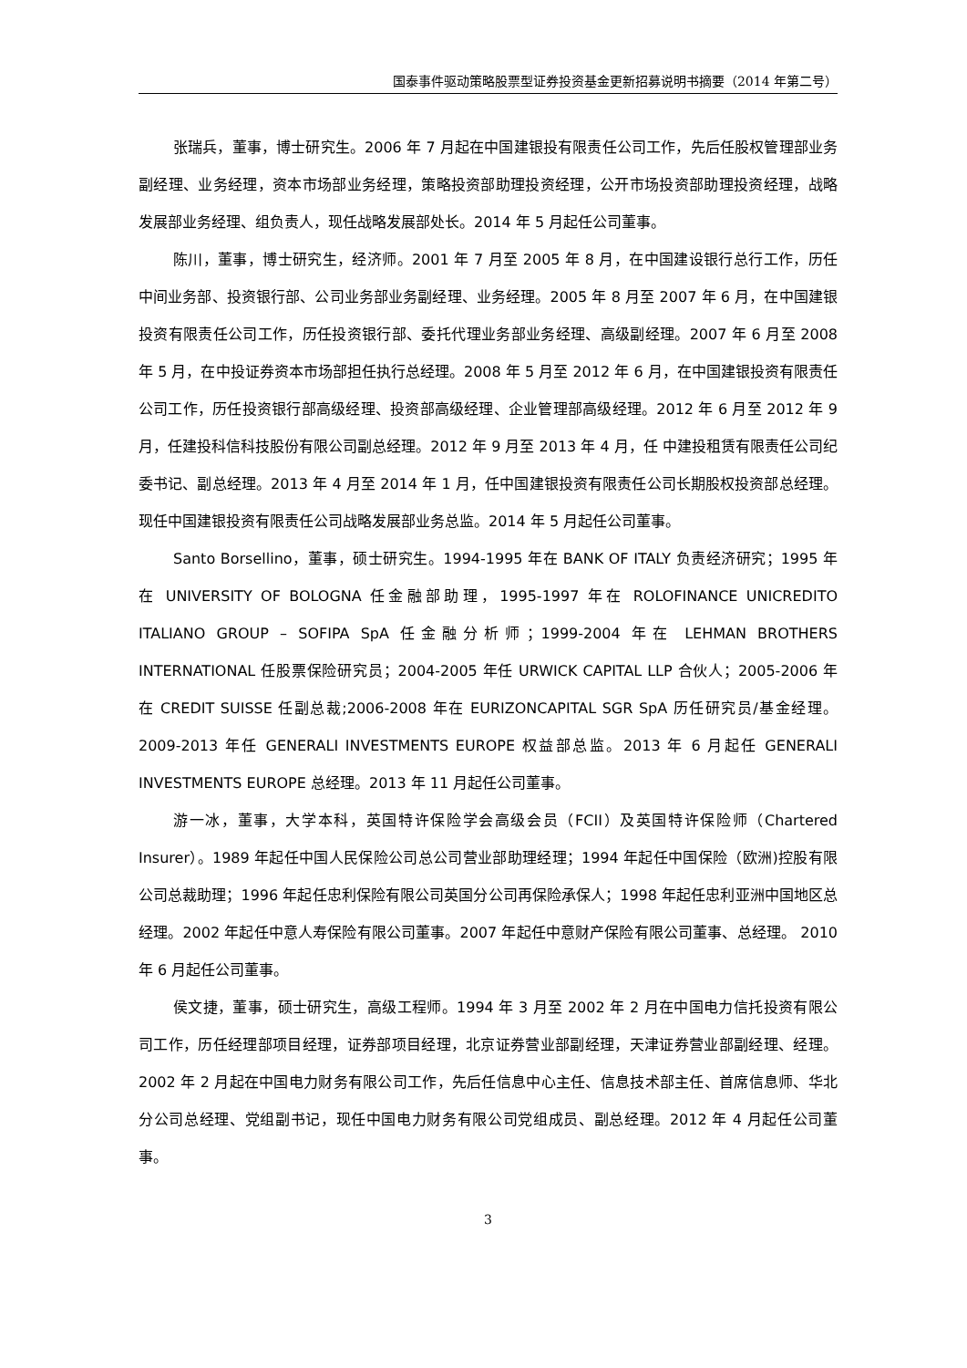国泰事件驱动策略股票型证券投资基金更新招募说明书摘要（2014 年第二号）
张瑞兵，董事，博士研究生。2006 年 7 月起在中国建银投有限责任公司工作，先后任股权管理部业务副经理、业务经理，资本市场部业务经理，策略投资部助理投资经理，公开市场投资部助理投资经理，战略发展部业务经理、组负责人，现任战略发展部处长。2014 年 5 月起任公司董事。
陈川，董事，博士研究生，经济师。2001 年 7 月至 2005 年 8 月，在中国建设银行总行工作，历任中间业务部、投资银行部、公司业务部业务副经理、业务经理。2005 年 8 月至 2007 年 6 月，在中国建银投资有限责任公司工作，历任投资银行部、委托代理业务部业务经理、高级副经理。2007 年 6 月至 2008 年 5 月，在中投证券资本市场部担任执行总经理。2008 年 5 月至 2012 年 6 月，在中国建银投资有限责任公司工作，历任投资银行部高级经理、投资部高级经理、企业管理部高级经理。2012 年 6 月至 2012 年 9 月，任建投科信科技股份有限公司副总经理。2012 年 9 月至 2013 年 4 月，任 中建投租赁有限责任公司纪委书记、副总经理。2013 年 4 月至 2014 年 1 月，任中国建银投资有限责任公司长期股权投资部总经理。现任中国建银投资有限责任公司战略发展部业务总监。2014 年 5 月起任公司董事。
Santo Borsellino，董事，硕士研究生。1994-1995 年在 BANK OF ITALY 负责经济研究；1995 年在 UNIVERSITY OF BOLOGNA 任金融部助理，1995-1997 年在 ROLOFINANCE UNICREDITO ITALIANO GROUP – SOFIPA SpA 任金融分析师；1999-2004 年在 LEHMAN BROTHERS INTERNATIONAL 任股票保险研究员；2004-2005 年任 URWICK CAPITAL LLP 合伙人；2005-2006 年在 CREDIT SUISSE 任副总裁;2006-2008 年在 EURIZONCAPITAL SGR SpA 历任研究员/基金经理。2009-2013 年任 GENERALI INVESTMENTS EUROPE 权益部总监。2013 年 6 月起任 GENERALI INVESTMENTS EUROPE 总经理。2013 年 11 月起任公司董事。
游一冰，董事，大学本科，英国特许保险学会高级会员（FCII）及英国特许保险师（Chartered Insurer）。1989 年起任中国人民保险公司总公司营业部助理经理；1994 年起任中国保险（欧洲)控股有限公司总裁助理；1996 年起任忠利保险有限公司英国分公司再保险承保人；1998 年起任忠利亚洲中国地区总经理。2002 年起任中意人寿保险有限公司董事。2007 年起任中意财产保险有限公司董事、总经理。 2010 年 6 月起任公司董事。
侯文捷，董事，硕士研究生，高级工程师。1994 年 3 月至 2002 年 2 月在中国电力信托投资有限公司工作，历任经理部项目经理，证券部项目经理，北京证券营业部副经理，天津证券营业部副经理、经理。2002 年 2 月起在中国电力财务有限公司工作，先后任信息中心主任、信息技术部主任、首席信息师、华北分公司总经理、党组副书记，现任中国电力财务有限公司党组成员、副总经理。2012 年 4 月起任公司董事。
3